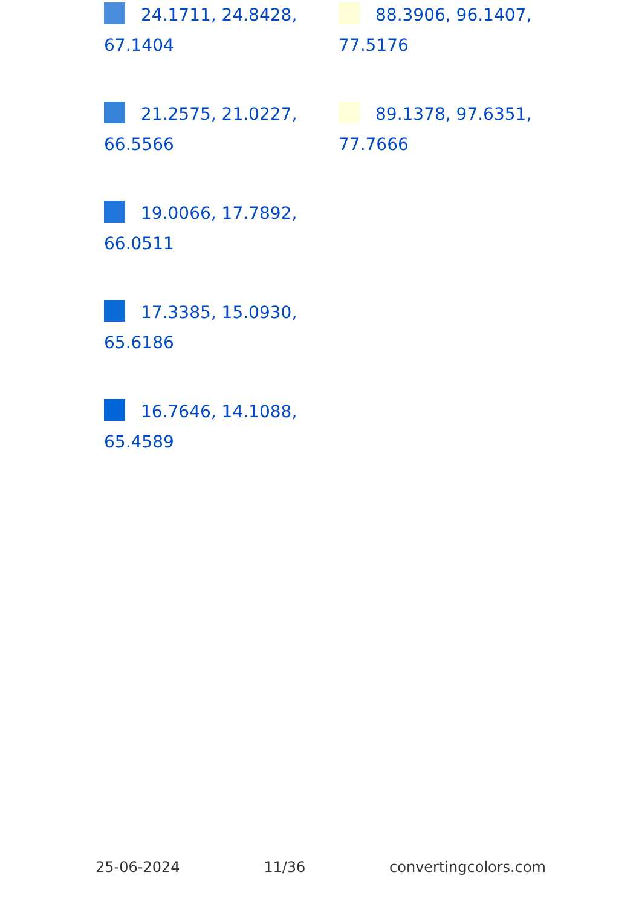24.1711, 24.8428, 67.1404
21.2575, 21.0227, 66.5566
19.0066, 17.7892, 66.0511
17.3385, 15.0930, 65.6186
16.7646, 14.1088, 65.4589
88.3906, 96.1407, 77.5176
89.1378, 97.6351, 77.7666
25-06-2024 11/36 convertingcolors.com